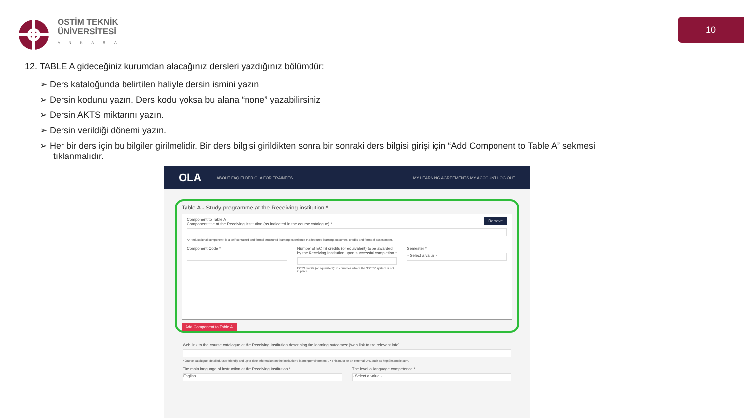OSTİM TEKNİK
ÜNİVERSİTESİ
ANKARA
10
12. TABLE A gideceğiniz kurumdan alacağınız dersleri yazdığınız bölümdür:
➢ Ders kataloğunda belirtilen haliyle dersin ismini yazın
➢ Dersin kodunu yazın. Ders kodu yoksa bu alana “none” yazabilirsiniz
➢ Dersin AKTS miktarını yazın.
➢ Dersin verildiği dönemi yazın.
➢ Her bir ders için bu bilgiler girilmelidir. Bir ders bilgisi girildikten sonra bir sonraki ders bilgisi girişi için “Add Component to Table A” sekmesi tıklanmalıdır.
OLA ABOUT FAQ ELDER OLA FOR TRAINEES MY LEARNING AGREEMENTS MY ACCOUNT LOG OUT
Table A - Study programme at the Receiving institution *
Remove
Component to Table A
Component title at the Receiving Institution (as indicated in the course catalogue) *
An "educational component" is a self-contained and formal structured learning experience that features learning outcomes, credits and forms of assessment.
Component Code * Number of ECTS credits (or equivalent) to be awarded by the Receiving Institution upon successful completion *
ECTS credits (or equivalent): in countries where the "ECTS" system is not in place...
Semester *
- Select a value -
Add Component to Table A
Web link to the course catalogue at the Receiving Institution describing the learning outcomes: [web link to the relevant info]
• Course catalogue: detailed, user-friendly and up-to-date information on the institution's learning environment... • This must be an external URL such as http://example.com.
The main language of instruction at the Receiving Institution *
English
The level of language competence *
- Select a value -